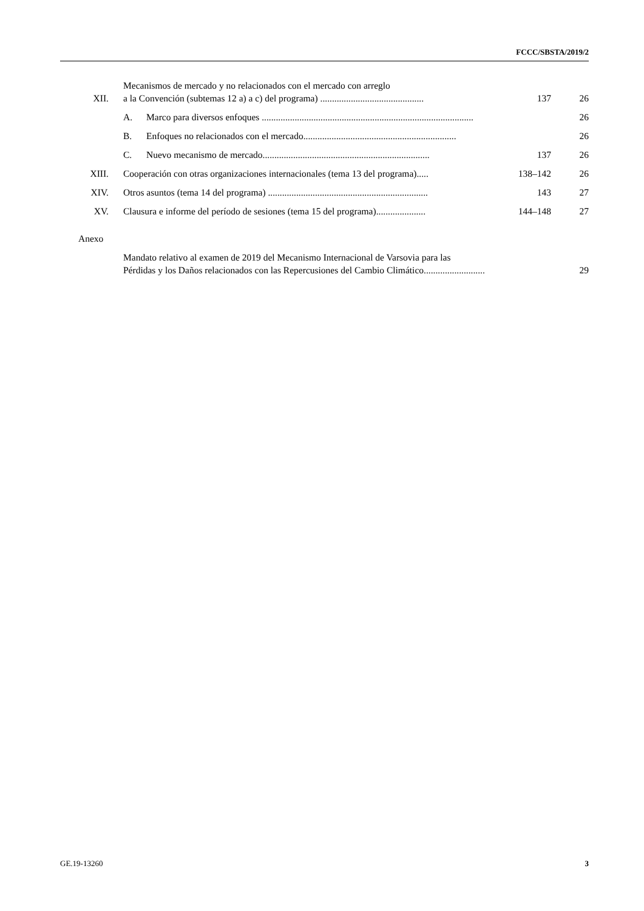FCCC/SBSTA/2019/2
| XII. | Mecanismos de mercado y no relacionados con el mercado con arreglo a la Convención (subtemas 12 a) a c) del programa) ............................................ | | 137 | 26 |
| | A. | Marco para diversos enfoques .......................................................................................... | | 26 |
| | B. | Enfoques no relacionados con el mercado................................................................. | | 26 |
| | C. | Nuevo mecanismo de mercado....................................................................... | 137 | 26 |
| XIII. | Cooperación con otras organizaciones internacionales (tema 13 del programa)..... | | 138–142 | 26 |
| XIV. | Otros asuntos (tema 14 del programa) .................................................................... | | 143 | 27 |
| XV. | Clausura e informe del período de sesiones (tema 15 del programa)..................... | | 144–148 | 27 |
| Anexo | | | | |
| | Mandato relativo al examen de 2019 del Mecanismo Internacional de Varsovia para las Pérdidas y los Daños relacionados con las Repercusiones del Cambio Climático.......................... | | | 29 |
GE.19-13260 3